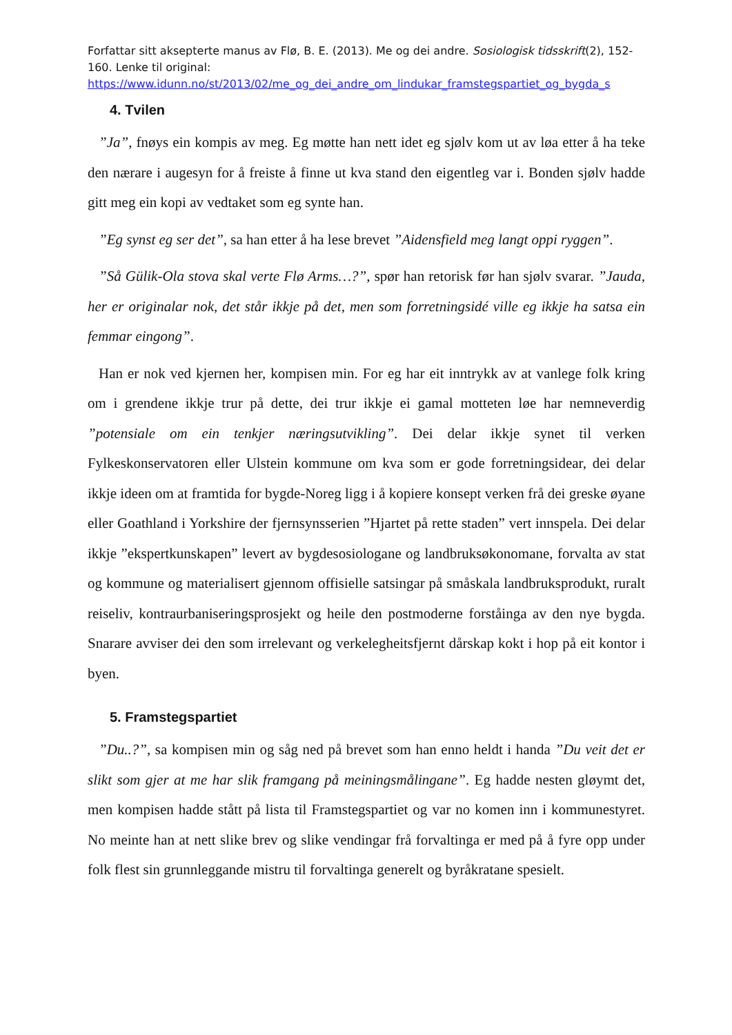Forfattar sitt aksepterte manus av Flø, B. E. (2013). Me og dei andre. Sosiologisk tidsskrift(2), 152-160. Lenke til original:
https://www.idunn.no/st/2013/02/me_og_dei_andre_om_lindukar_framstegspartiet_og_bygda_s
4. Tvilen
”Ja”, fnøys ein kompis av meg. Eg møtte han nett idet eg sjølv kom ut av løa etter å ha teke den nærare i augesyn for å freiste å finne ut kva stand den eigentleg var i. Bonden sjølv hadde gitt meg ein kopi av vedtaket som eg synte han.
”Eg synst eg ser det”, sa han etter å ha lese brevet ”Aidensfield meg langt oppi ryggen”.
”Så Gülik-Ola stova skal verte Flø Arms…?”, spør han retorisk før han sjølv svarar. ”Jauda, her er originalar nok, det står ikkje på det, men som forretningsidé ville eg ikkje ha satsa ein femmar eingong”.
Han er nok ved kjernen her, kompisen min. For eg har eit inntrykk av at vanlege folk kring om i grendene ikkje trur på dette, dei trur ikkje ei gamal motteten løe har nemneverdig ”potensiale om ein tenkjer næringsutvikling”. Dei delar ikkje synet til verken Fylkeskonservatoren eller Ulstein kommune om kva som er gode forretningsidear, dei delar ikkje ideen om at framtida for bygde-Noreg ligg i å kopiere konsept verken frå dei greske øyane eller Goathland i Yorkshire der fjernsynsserien ”Hjartet på rette staden” vert innspela. Dei delar ikkje ”ekspertkunskapen” levert av bygdesosiologane og landbruksøkonomane, forvalta av stat og kommune og materialisert gjennom offisielle satsingar på småskala landbruksprodukt, ruralt reiseliv, kontraurbaniseringsprosjekt og heile den postmoderne forståinga av den nye bygda. Snarare avviser dei den som irrelevant og verkelegheitsfjernt dårskap kokt i hop på eit kontor i byen.
5. Framstegspartiet
”Du..?”, sa kompisen min og såg ned på brevet som han enno heldt i handa ”Du veit det er slikt som gjer at me har slik framgang på meiningsmålingane”. Eg hadde nesten gløymt det, men kompisen hadde stått på lista til Framstegspartiet og var no komen inn i kommunestyret. No meinte han at nett slike brev og slike vendingar frå forvaltinga er med på å fyre opp under folk flest sin grunnleggande mistru til forvaltinga generelt og byråkratane spesielt.